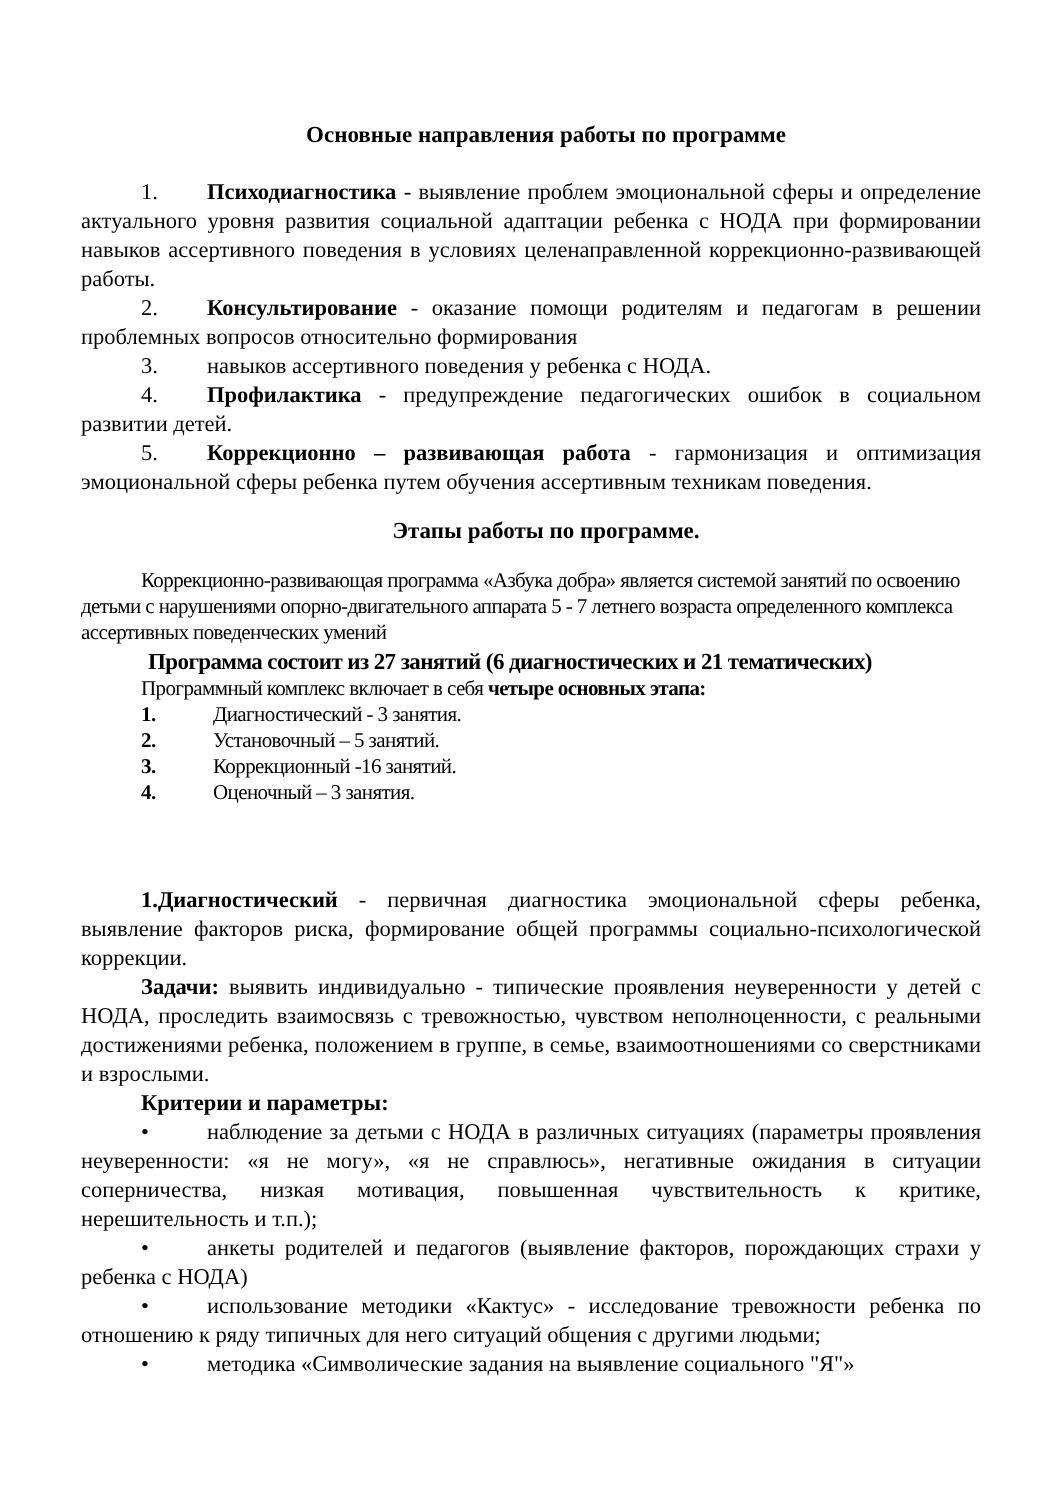Основные направления работы по программе
1. Психодиагностика - выявление проблем эмоциональной сферы и определение актуального уровня развития социальной адаптации ребенка с НОДА при формировании навыков ассертивного поведения в условиях целенаправленной коррекционно-развивающей работы.
2. Консультирование - оказание помощи родителям и педагогам в решении проблемных вопросов относительно формирования
3. навыков ассертивного поведения у ребенка с НОДА.
4. Профилактика - предупреждение педагогических ошибок в социальном развитии детей.
5. Коррекционно – развивающая работа - гармонизация и оптимизация эмоциональной сферы ребенка путем обучения ассертивным техникам поведения.
Этапы работы по программе.
Коррекционно-развивающая программа «Азбука добра» является системой занятий по освоению детьми с нарушениями опорно-двигательного аппарата 5 - 7 летнего возраста определенного комплекса ассертивных поведенческих умений
Программа состоит из 27 занятий (6 диагностических и 21 тематических)
Программный комплекс включает в себя четыре основных этапа:
1. Диагностический - 3 занятия.
2. Установочный – 5 занятий.
3. Коррекционный -16 занятий.
4. Оценочный – 3 занятия.
1.Диагностический - первичная диагностика эмоциональной сферы ребенка, выявление факторов риска, формирование общей программы социально-психологической коррекции.
Задачи: выявить индивидуально - типические проявления неуверенности у детей с НОДА, проследить взаимосвязь с тревожностью, чувством неполноценности, с реальными достижениями ребенка, положением в группе, в семье, взаимоотношениями со сверстниками и взрослыми.
Критерии и параметры:
• наблюдение за детьми с НОДА в различных ситуациях (параметры проявления неуверенности: «я не могу», «я не справлюсь», негативные ожидания в ситуации соперничества, низкая мотивация, повышенная чувствительность к критике, нерешительность и т.п.);
• анкеты родителей и педагогов (выявление факторов, порождающих страхи у ребенка с НОДА)
• использование методики «Кактус» - исследование тревожности ребенка по отношению к ряду типичных для него ситуаций общения с другими людьми;
• методика «Символические задания на выявление социального "Я"»